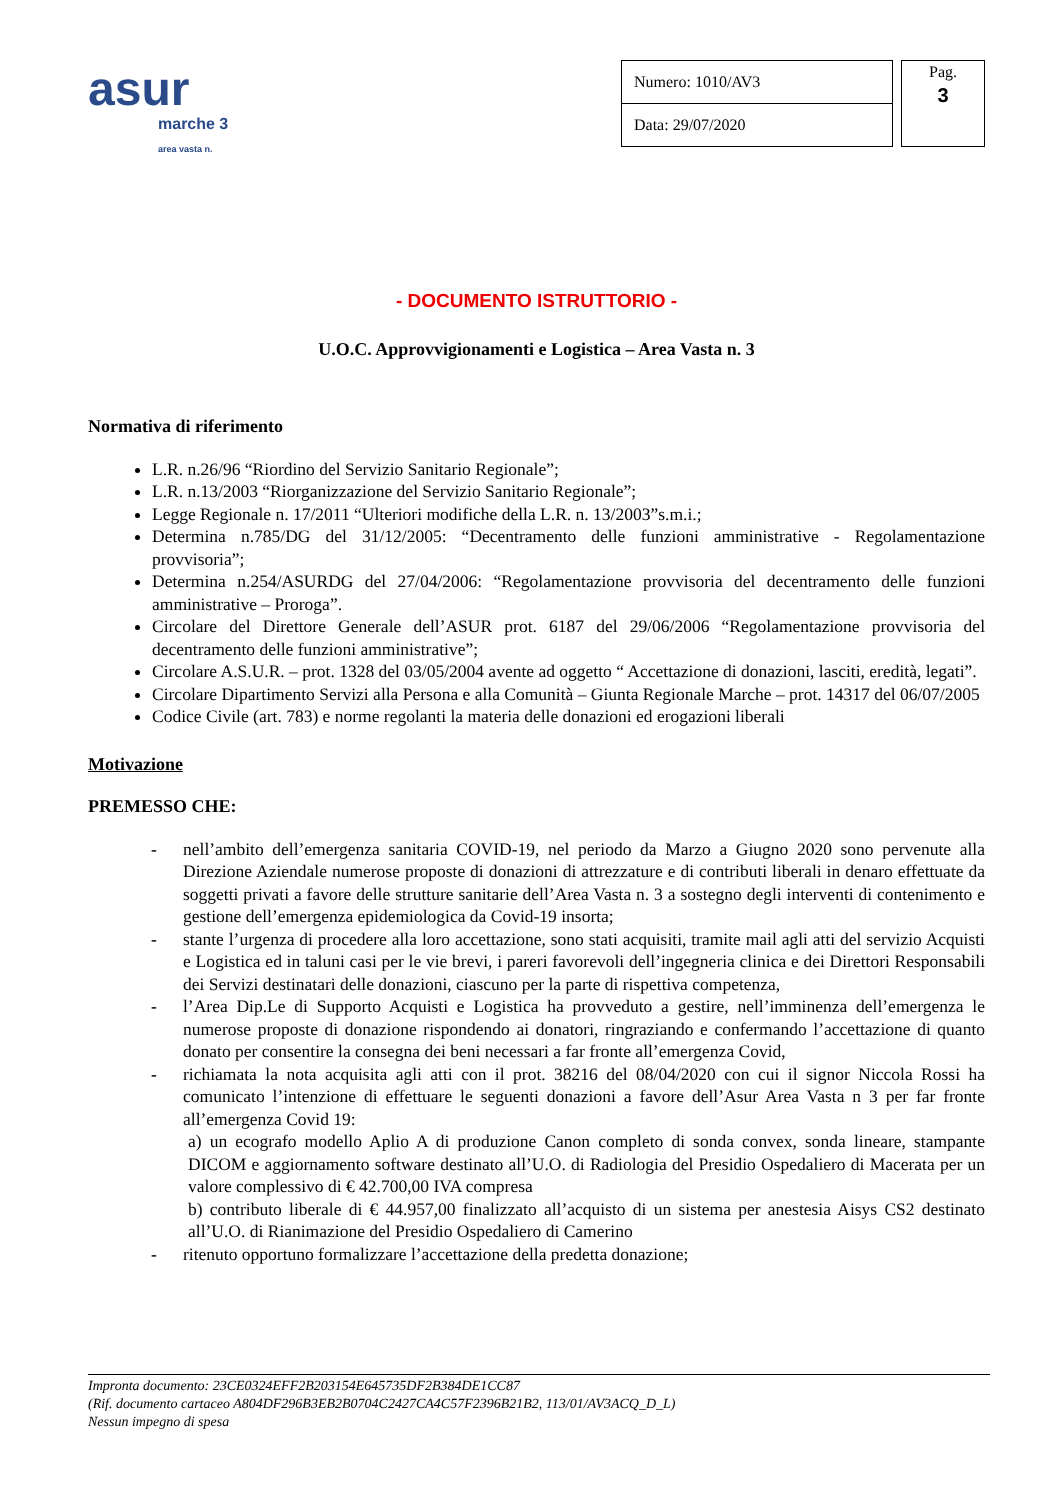asur
marche 3
area vasta n.
| Numero: 1010/AV3 |
| Data: 29/07/2020 |
Pag.
3
- DOCUMENTO ISTRUTTORIO -
U.O.C. Approvvigionamenti e Logistica – Area Vasta n. 3
Normativa di riferimento
L.R. n.26/96 “Riordino del Servizio Sanitario Regionale”;
L.R. n.13/2003 “Riorganizzazione del Servizio Sanitario Regionale”;
Legge Regionale n. 17/2011 “Ulteriori modifiche della L.R. n. 13/2003”s.m.i.;
Determina n.785/DG del 31/12/2005: “Decentramento delle funzioni amministrative - Regolamentazione provvisoria”;
Determina n.254/ASURDG del 27/04/2006: “Regolamentazione provvisoria del decentramento delle funzioni amministrative – Proroga”.
Circolare del Direttore Generale dell’ASUR prot. 6187 del 29/06/2006 “Regolamentazione provvisoria del decentramento delle funzioni amministrative”;
Circolare A.S.U.R. – prot. 1328 del 03/05/2004 avente ad oggetto “ Accettazione di donazioni, lasciti, eredità, legati”.
Circolare Dipartimento Servizi alla Persona e alla Comunità – Giunta Regionale Marche – prot. 14317 del 06/07/2005
Codice Civile (art. 783) e norme regolanti la materia delle donazioni ed erogazioni liberali
Motivazione
PREMESSO CHE:
- nell’ambito dell’emergenza sanitaria COVID-19, nel periodo da Marzo a Giugno 2020 sono pervenute alla Direzione Aziendale numerose proposte di donazioni di attrezzature e di contributi liberali in denaro effettuate da soggetti privati a favore delle strutture sanitarie dell’Area Vasta n. 3 a sostegno degli interventi di contenimento e gestione dell’emergenza epidemiologica da Covid-19 insorta;
- stante l’urgenza di procedere alla loro accettazione, sono stati acquisiti, tramite mail agli atti del servizio Acquisti e Logistica ed in taluni casi per le vie brevi, i pareri favorevoli dell’ingegneria clinica e dei Direttori Responsabili dei Servizi destinatari delle donazioni, ciascuno per la parte di rispettiva competenza,
- l’Area Dip.Le di Supporto Acquisti e Logistica ha provveduto a gestire, nell’imminenza dell’emergenza le numerose proposte di donazione rispondendo ai donatori, ringraziando e confermando l’accettazione di quanto donato per consentire la consegna dei beni necessari a far fronte all’emergenza Covid,
- richiamata la nota acquisita agli atti con il prot. 38216 del 08/04/2020 con cui il signor Niccola Rossi ha comunicato l’intenzione di effettuare le seguenti donazioni a favore dell’Asur Area Vasta n 3 per far fronte all’emergenza Covid 19:
a) un ecografo modello Aplio A di produzione Canon completo di sonda convex, sonda lineare, stampante DICOM e aggiornamento software destinato all’U.O. di Radiologia del Presidio Ospedaliero di Macerata per un valore complessivo di € 42.700,00 IVA compresa
b) contributo liberale di € 44.957,00 finalizzato all’acquisto di un sistema per anestesia Aisys CS2 destinato all’U.O. di Rianimazione del Presidio Ospedaliero di Camerino
- ritenuto opportuno formalizzare l’accettazione della predetta donazione;
Impronta documento: 23CE0324EFF2B203154E645735DF2B384DE1CC87
(Rif. documento cartaceo A804DF296B3EB2B0704C2427CA4C57F2396B21B2, 113/01/AV3ACQ_D_L)
Nessun impegno di spesa